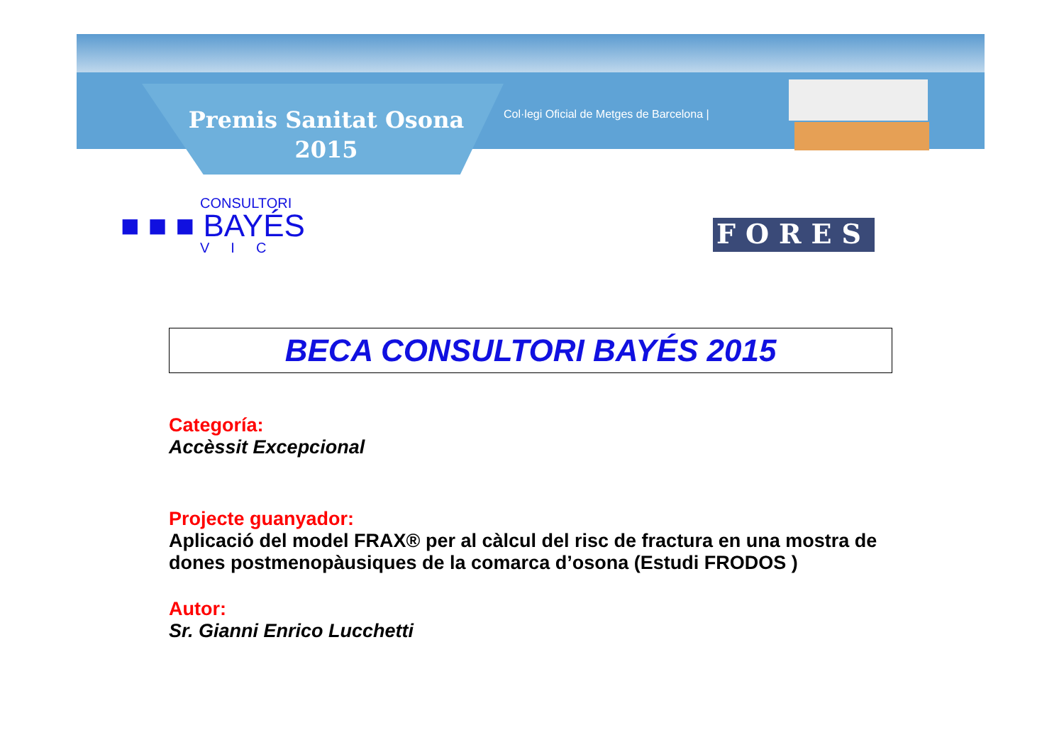Premis Sanitat Osona
2015
Col·legi Oficial de Metges de Barcelona |
CONSULTORI
■ ■ ■ BAYÉS
VIC
FORES
BECA CONSULTORI BAYÉS 2015
Categoría:
Accèssit Excepcional
Projecte guanyador:
Aplicació del model FRAX® per al càlcul del risc de fractura en una mostra de dones postmenopàusiques de la comarca d’osona (Estudi FRODOS )
Autor:
Sr. Gianni Enrico Lucchetti